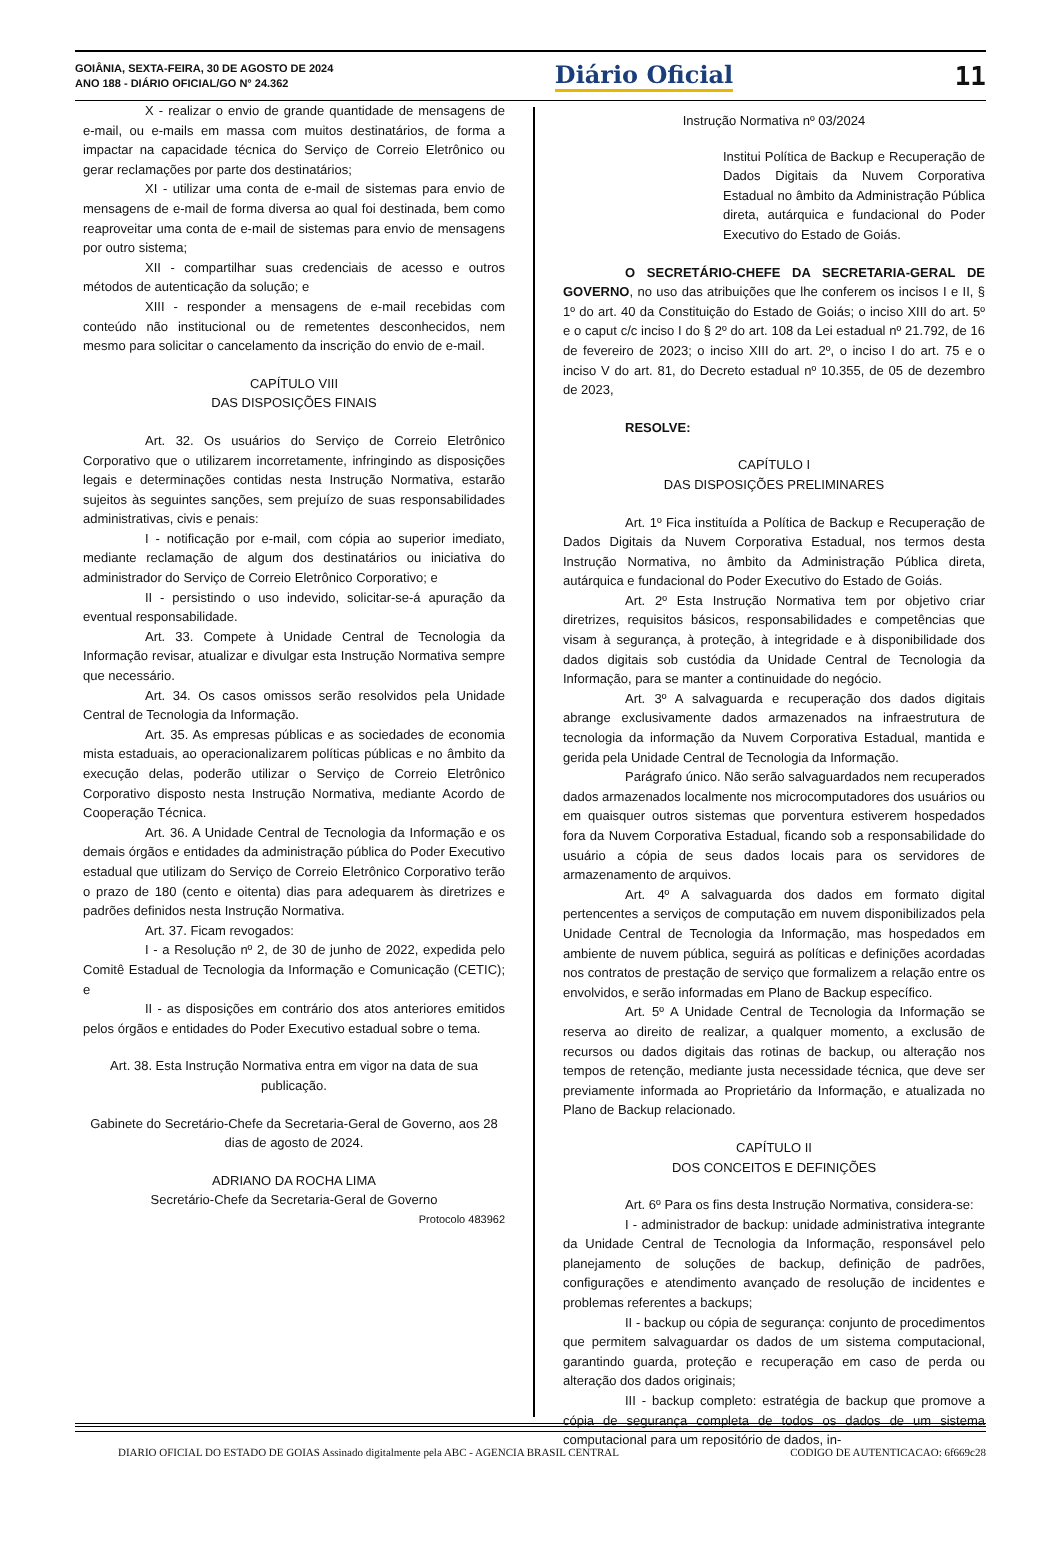GOIÂNIA, SEXTA-FEIRA, 30 DE AGOSTO DE 2024
ANO 188 - DIÁRIO OFICIAL/GO N° 24.362
Diário Oficial 11
X - realizar o envio de grande quantidade de mensagens de e-mail, ou e-mails em massa com muitos destinatários, de forma a impactar na capacidade técnica do Serviço de Correio Eletrônico ou gerar reclamações por parte dos destinatários;
XI - utilizar uma conta de e-mail de sistemas para envio de mensagens de e-mail de forma diversa ao qual foi destinada, bem como reaproveitar uma conta de e-mail de sistemas para envio de mensagens por outro sistema;
XII - compartilhar suas credenciais de acesso e outros métodos de autenticação da solução; e
XIII - responder a mensagens de e-mail recebidas com conteúdo não institucional ou de remetentes desconhecidos, nem mesmo para solicitar o cancelamento da inscrição do envio de e-mail.
CAPÍTULO VIII
DAS DISPOSIÇÕES FINAIS
Art. 32. Os usuários do Serviço de Correio Eletrônico Corporativo que o utilizarem incorretamente, infringindo as disposições legais e determinações contidas nesta Instrução Normativa, estarão sujeitos às seguintes sanções, sem prejuízo de suas responsabilidades administrativas, civis e penais:
I - notificação por e-mail, com cópia ao superior imediato, mediante reclamação de algum dos destinatários ou iniciativa do administrador do Serviço de Correio Eletrônico Corporativo; e
II - persistindo o uso indevido, solicitar-se-á apuração da eventual responsabilidade.
Art. 33. Compete à Unidade Central de Tecnologia da Informação revisar, atualizar e divulgar esta Instrução Normativa sempre que necessário.
Art. 34. Os casos omissos serão resolvidos pela Unidade Central de Tecnologia da Informação.
Art. 35. As empresas públicas e as sociedades de economia mista estaduais, ao operacionalizarem políticas públicas e no âmbito da execução delas, poderão utilizar o Serviço de Correio Eletrônico Corporativo disposto nesta Instrução Normativa, mediante Acordo de Cooperação Técnica.
Art. 36. A Unidade Central de Tecnologia da Informação e os demais órgãos e entidades da administração pública do Poder Executivo estadual que utilizam do Serviço de Correio Eletrônico Corporativo terão o prazo de 180 (cento e oitenta) dias para adequarem às diretrizes e padrões definidos nesta Instrução Normativa.
Art. 37. Ficam revogados:
I - a Resolução nº 2, de 30 de junho de 2022, expedida pelo Comitê Estadual de Tecnologia da Informação e Comunicação (CETIC); e
II - as disposições em contrário dos atos anteriores emitidos pelos órgãos e entidades do Poder Executivo estadual sobre o tema.
Art. 38. Esta Instrução Normativa entra em vigor na data de sua publicação.
Gabinete do Secretário-Chefe da Secretaria-Geral de Governo, aos 28 dias de agosto de 2024.
ADRIANO DA ROCHA LIMA
Secretário-Chefe da Secretaria-Geral de Governo
Protocolo 483962
Instrução Normativa nº 03/2024
Institui Política de Backup e Recuperação de Dados Digitais da Nuvem Corporativa Estadual no âmbito da Administração Pública direta, autárquica e fundacional do Poder Executivo do Estado de Goiás.
O SECRETÁRIO-CHEFE DA SECRETARIA-GERAL DE GOVERNO, no uso das atribuições que lhe conferem os incisos I e II, § 1º do art. 40 da Constituição do Estado de Goiás; o inciso XIII do art. 5º e o caput c/c inciso I do § 2º do art. 108 da Lei estadual nº 21.792, de 16 de fevereiro de 2023; o inciso XIII do art. 2º, o inciso I do art. 75 e o inciso V do art. 81, do Decreto estadual nº 10.355, de 05 de dezembro de 2023,
RESOLVE:
CAPÍTULO I
DAS DISPOSIÇÕES PRELIMINARES
Art. 1º Fica instituída a Política de Backup e Recuperação de Dados Digitais da Nuvem Corporativa Estadual, nos termos desta Instrução Normativa, no âmbito da Administração Pública direta, autárquica e fundacional do Poder Executivo do Estado de Goiás.
Art. 2º Esta Instrução Normativa tem por objetivo criar diretrizes, requisitos básicos, responsabilidades e competências que visam à segurança, à proteção, à integridade e à disponibilidade dos dados digitais sob custódia da Unidade Central de Tecnologia da Informação, para se manter a continuidade do negócio.
Art. 3º A salvaguarda e recuperação dos dados digitais abrange exclusivamente dados armazenados na infraestrutura de tecnologia da informação da Nuvem Corporativa Estadual, mantida e gerida pela Unidade Central de Tecnologia da Informação.
Parágrafo único. Não serão salvaguardados nem recuperados dados armazenados localmente nos microcomputadores dos usuários ou em quaisquer outros sistemas que porventura estiverem hospedados fora da Nuvem Corporativa Estadual, ficando sob a responsabilidade do usuário a cópia de seus dados locais para os servidores de armazenamento de arquivos.
Art. 4º A salvaguarda dos dados em formato digital pertencentes a serviços de computação em nuvem disponibilizados pela Unidade Central de Tecnologia da Informação, mas hospedados em ambiente de nuvem pública, seguirá as políticas e definições acordadas nos contratos de prestação de serviço que formalizem a relação entre os envolvidos, e serão informadas em Plano de Backup específico.
Art. 5º A Unidade Central de Tecnologia da Informação se reserva ao direito de realizar, a qualquer momento, a exclusão de recursos ou dados digitais das rotinas de backup, ou alteração nos tempos de retenção, mediante justa necessidade técnica, que deve ser previamente informada ao Proprietário da Informação, e atualizada no Plano de Backup relacionado.
CAPÍTULO II
DOS CONCEITOS E DEFINIÇÕES
Art. 6º Para os fins desta Instrução Normativa, considera-se:
I - administrador de backup: unidade administrativa integrante da Unidade Central de Tecnologia da Informação, responsável pelo planejamento de soluções de backup, definição de padrões, configurações e atendimento avançado de resolução de incidentes e problemas referentes a backups;
II - backup ou cópia de segurança: conjunto de procedimentos que permitem salvaguardar os dados de um sistema computacional, garantindo guarda, proteção e recuperação em caso de perda ou alteração dos dados originais;
III - backup completo: estratégia de backup que promove a cópia de segurança completa de todos os dados de um sistema computacional para um repositório de dados, in-
DIARIO OFICIAL DO ESTADO DE GOIAS Assinado digitalmente pela ABC - AGENCIA BRASIL CENTRAL CODIGO DE AUTENTICACAO: 6f669c28